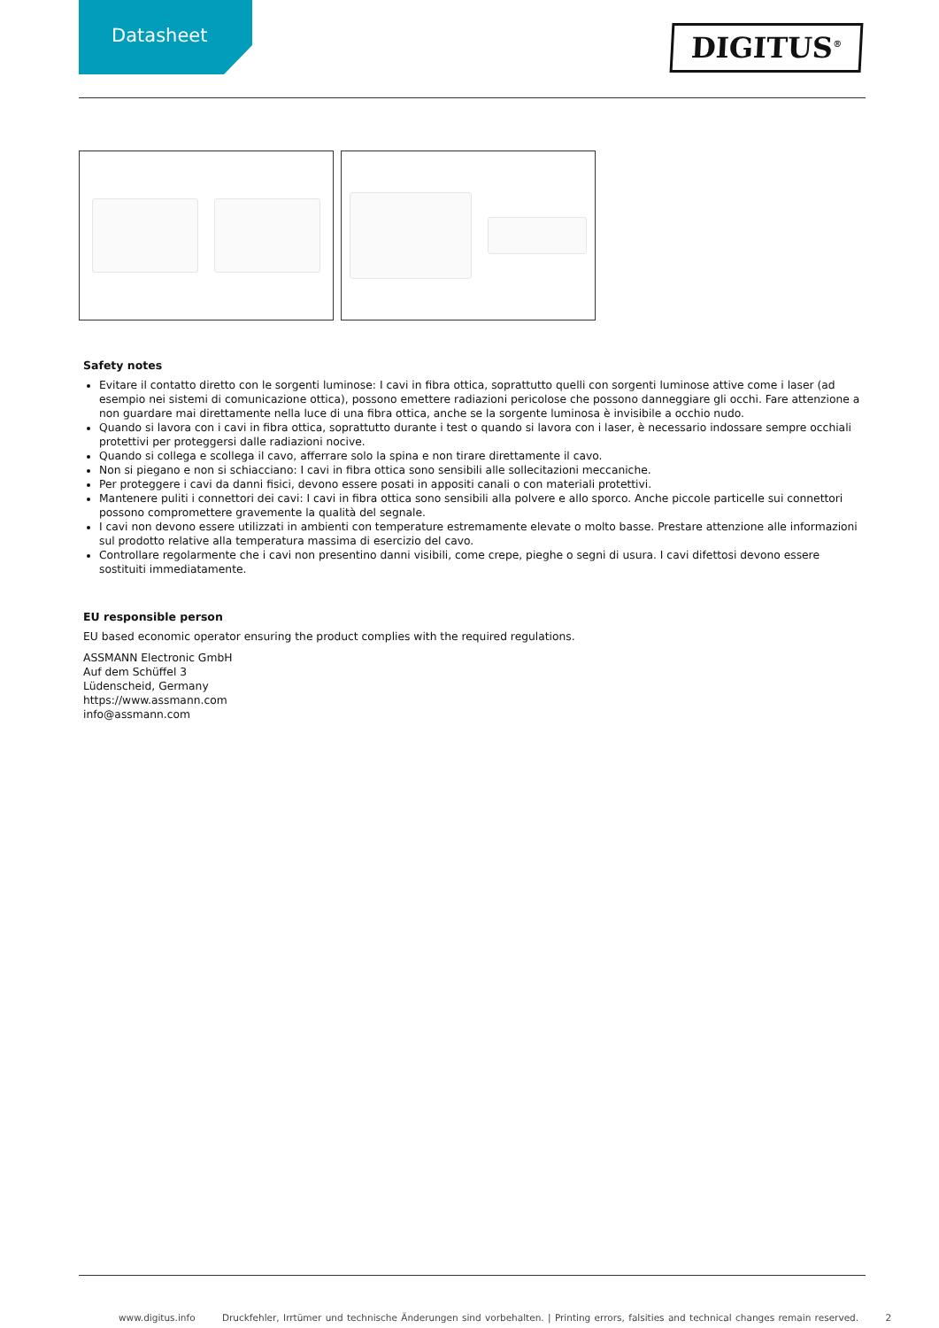Datasheet
DIGITUS<sup>®</sup>
Safety notes
Evitare il contatto diretto con le sorgenti luminose: I cavi in fibra ottica, soprattutto quelli con sorgenti luminose attive come i laser (ad esempio nei sistemi di comunicazione ottica), possono emettere radiazioni pericolose che possono danneggiare gli occhi. Fare attenzione a non guardare mai direttamente nella luce di una fibra ottica, anche se la sorgente luminosa è invisibile a occhio nudo.
Quando si lavora con i cavi in fibra ottica, soprattutto durante i test o quando si lavora con i laser, è necessario indossare sempre occhiali protettivi per proteggersi dalle radiazioni nocive.
Quando si collega e scollega il cavo, afferrare solo la spina e non tirare direttamente il cavo.
Non si piegano e non si schiacciano: I cavi in fibra ottica sono sensibili alle sollecitazioni meccaniche.
Per proteggere i cavi da danni fisici, devono essere posati in appositi canali o con materiali protettivi.
Mantenere puliti i connettori dei cavi: I cavi in fibra ottica sono sensibili alla polvere e allo sporco. Anche piccole particelle sui connettori possono compromettere gravemente la qualità del segnale.
I cavi non devono essere utilizzati in ambienti con temperature estremamente elevate o molto basse. Prestare attenzione alle informazioni sul prodotto relative alla temperatura massima di esercizio del cavo.
Controllare regolarmente che i cavi non presentino danni visibili, come crepe, pieghe o segni di usura. I cavi difettosi devono essere sostituiti immediatamente.
EU responsible person
EU based economic operator ensuring the product complies with the required regulations.
ASSMANN Electronic GmbH
Auf dem Schüffel 3
Lüdenscheid, Germany
https://www.assmann.com
info@assmann.com
www.digitus.info Druckfehler, Irrtümer und technische Änderungen sind vorbehalten. | Printing errors, falsities and technical changes remain reserved. 2